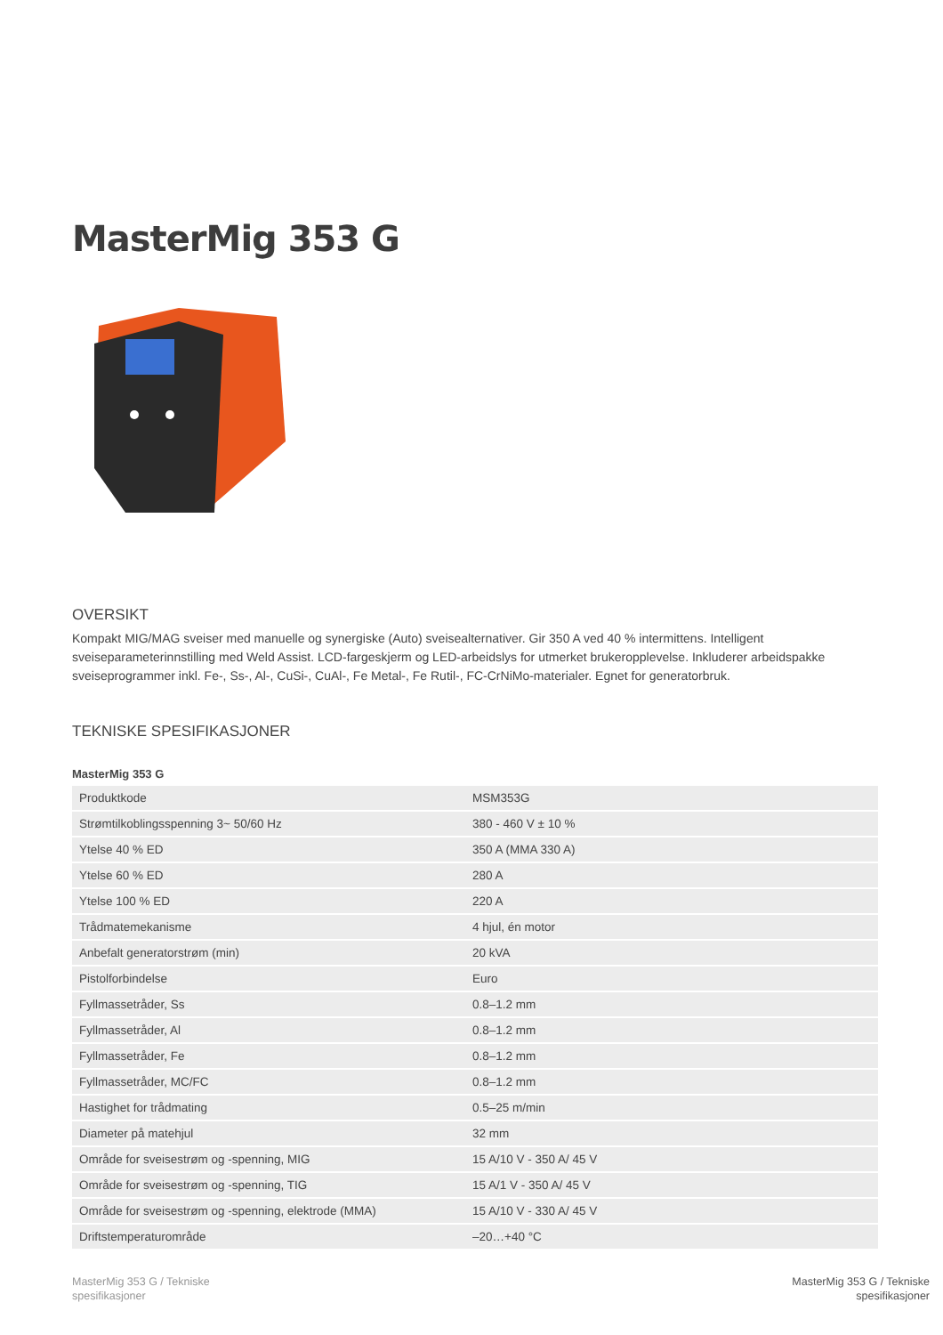MasterMig 353 G
OVERSIKT
Kompakt MIG/MAG sveiser med manuelle og synergiske (Auto) sveisealternativer. Gir 350 A ved 40 % intermittens. Intelligent sveiseparameterinnstilling med Weld Assist. LCD-fargeskjerm og LED-arbeidslys for utmerket brukeropplevelse. Inkluderer arbeidspakke sveiseprogrammer inkl. Fe-, Ss-, Al-, CuSi-, CuAl-, Fe Metal-, Fe Rutil-, FC-CrNiMo-materialer. Egnet for generatorbruk.
TEKNISKE SPESIFIKASJONER
MasterMig 353 G
| Produktkode | MSM353G |
| Strømtilkoblingsspenning 3~ 50/60 Hz | 380 - 460 V ± 10 % |
| Ytelse 40 % ED | 350 A (MMA 330 A) |
| Ytelse 60 % ED | 280 A |
| Ytelse 100 % ED | 220 A |
| Trådmatemekanisme | 4 hjul, én motor |
| Anbefalt generatorstrøm (min) | 20 kVA |
| Pistolforbindelse | Euro |
| Fyllmassetråder, Ss | 0.8–1.2 mm |
| Fyllmassetråder, Al | 0.8–1.2 mm |
| Fyllmassetråder, Fe | 0.8–1.2 mm |
| Fyllmassetråder, MC/FC | 0.8–1.2 mm |
| Hastighet for trådmating | 0.5–25 m/min |
| Diameter på matehjul | 32 mm |
| Område for sveisestrøm og -spenning, MIG | 15 A/10 V - 350 A/ 45 V |
| Område for sveisestrøm og -spenning, TIG | 15 A/1 V - 350 A/ 45 V |
| Område for sveisestrøm og -spenning, elektrode (MMA) | 15 A/10 V - 330 A/ 45 V |
| Driftstemperaturområde | –20…+40 °C |
MasterMig 353 G / Tekniske
spesifikasjoner
MasterMig 353 G / Tekniske
spesifikasjoner